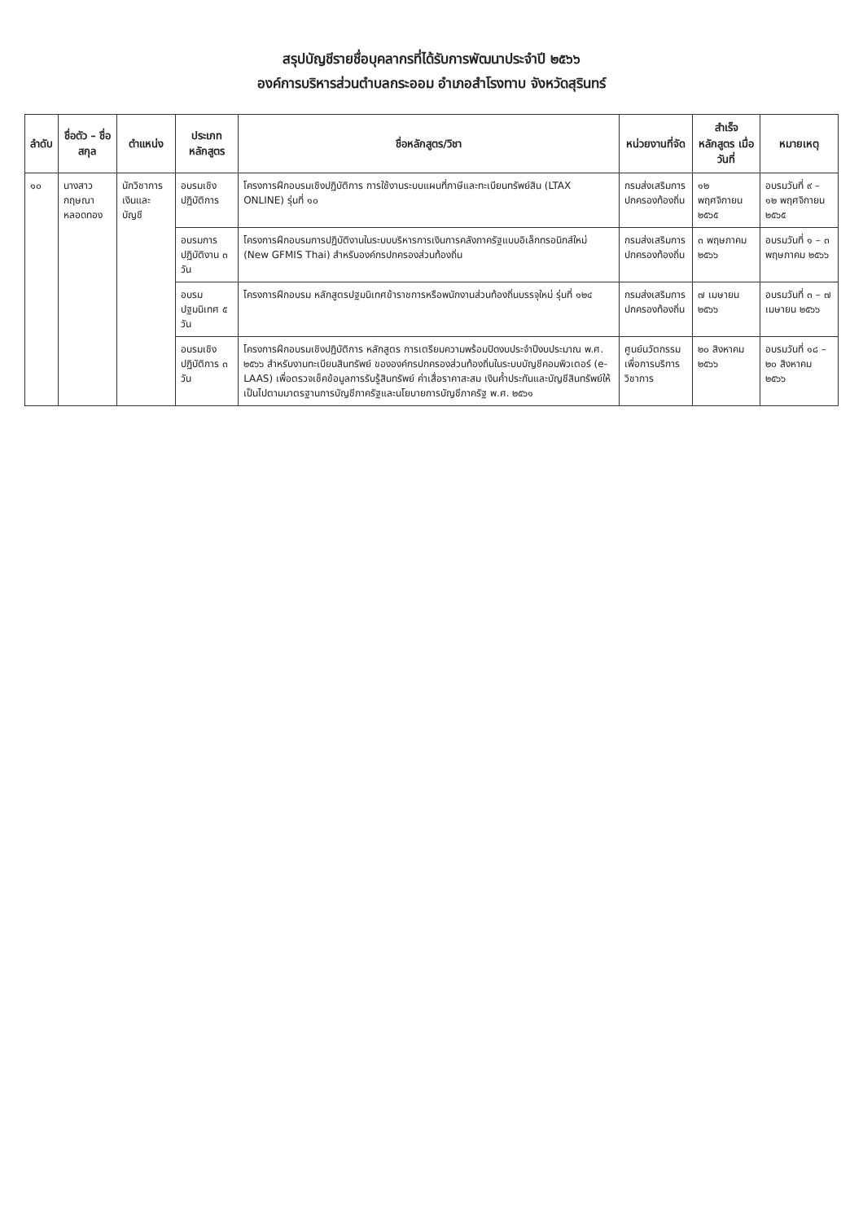สรุปบัญชีรายชื่อบุคลากรที่ได้รับการพัฒนาประจำปี ๒๕๖๖
องค์การบริหารส่วนตำบลกระออม อำเภอสำโรงทาบ จังหวัดสุรินทร์
| ลำดับ | ชื่อตัว – ชื่อสกุล | ตำแหน่ง | ประเภทหลักสูตร | ชื่อหลักสูตร/วิชา | หน่วยงานที่จัด | สำเร็จหลักสูตร เมื่อวันที่ | หมายเหตุ |
| --- | --- | --- | --- | --- | --- | --- | --- |
| ๑๐ | นางสาวกฤษณา หลอดทอง | นักวิชาการเงินและบัญชี | อบรมเชิงปฏิบัติการ | โครงการฝึกอบรมเชิงปฏิบัติการ การใช้งานระบบแผนที่ภาษีและทะเบียนทรัพย์สิน (LTAX ONLINE) รุ่นที่ ๑๐ | กรมส่งเสริมการปกครองท้องถิ่น | ๑๒ พฤศจิกายน ๒๕๖๕ | อบรมวันที่ ๙ – ๑๒ พฤศจิกายน ๒๕๖๕ |
| | | | อบรมการปฏิบัติงาน ๓ วัน | โครงการฝึกอบรมการปฏิบัติงานในระบบบริหารการเงินการคลังภาครัฐแบบอิเล็กทรอนิกส์ใหม่ (New GFMIS Thai) สำหรับองค์กรปกครองส่วนท้องถิ่น | กรมส่งเสริมการปกครองท้องถิ่น | ๓ พฤษภาคม ๒๕๖๖ | อบรมวันที่ ๑ – ๓ พฤษภาคม ๒๕๖๖ |
| | | | อบรมปฐมนิเทศ ๕ วัน | โครงการฝึกอบรม หลักสูตรปฐมนิเทศข้าราชการหรือพนักงานส่วนท้องถิ่นบรรจุใหม่ รุ่นที่ ๑๒๔ | กรมส่งเสริมการปกครองท้องถิ่น | ๗ เมษายน ๒๕๖๖ | อบรมวันที่ ๓ – ๗ เมษายน ๒๕๖๖ |
| | | | อบรมเชิงปฏิบัติการ ๓ วัน | โครงการฝึกอบรมเชิงปฏิบัติการ หลักสูตร การเตรียมความพร้อมปิดงบประจำปีงบประมาณ พ.ศ. ๒๕๖๖ สำหรับงานทะเบียนสินทรัพย์ ขององค์กรปกครองส่วนท้องถิ่นในระบบบัญชีคอมพิวเตอร์ (e-LAAS) เพื่อตรวจเช็คข้อมูลการรับรู้สินทรัพย์ ค่าเสื่อราคาสะสม เงินค้ำประกันและบัญชีสินทรัพย์ให้เป็นไปตามมาตรฐานการบัญชีภาครัฐและนโยบายการบัญชีภาครัฐ พ.ศ. ๒๕๖๑ | ศูนย์นวัตกรรมเพื่อการบริการวิชาการ | ๒๐ สิงหาคม ๒๕๖๖ | อบรมวันที่ ๑๘ – ๒๐ สิงหาคม ๒๕๖๖ |